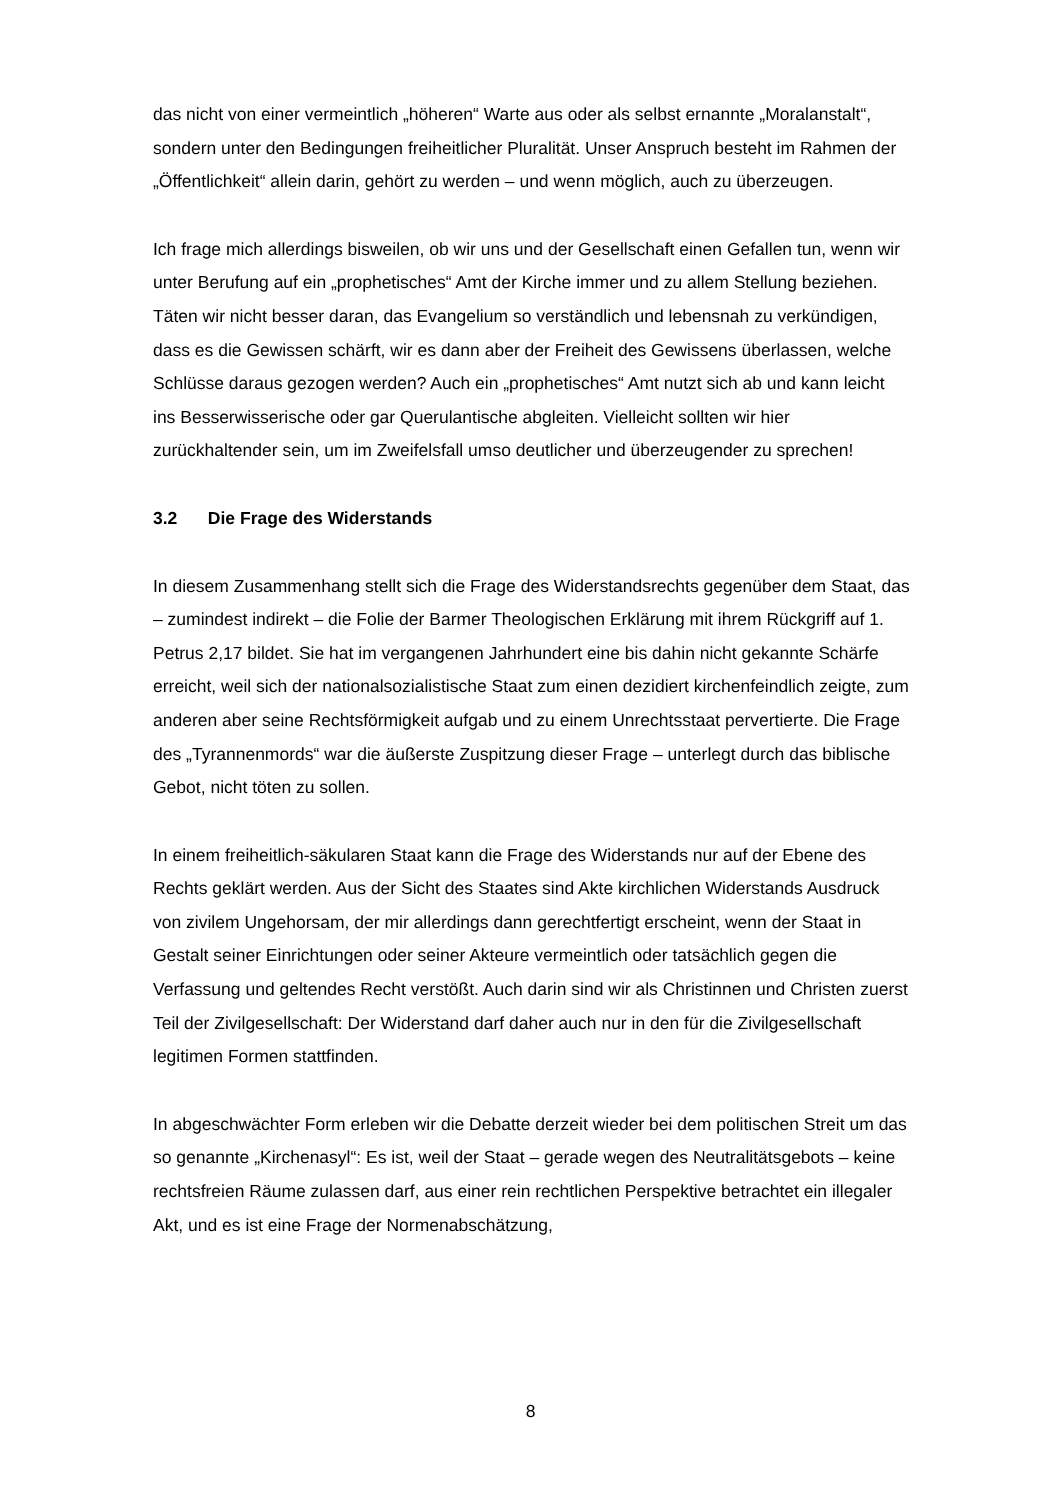das nicht von einer vermeintlich „höheren“ Warte aus oder als selbst ernannte „Moralanstalt“, sondern unter den Bedingungen freiheitlicher Pluralität. Unser Anspruch besteht im Rahmen der „Öffentlichkeit“ allein darin, gehört zu werden – und wenn möglich, auch zu überzeugen.
Ich frage mich allerdings bisweilen, ob wir uns und der Gesellschaft einen Gefallen tun, wenn wir unter Berufung auf ein „prophetisches“ Amt der Kirche immer und zu allem Stellung beziehen. Täten wir nicht besser daran, das Evangelium so verständlich und lebensnah zu verkündigen, dass es die Gewissen schärft, wir es dann aber der Freiheit des Gewissens überlassen, welche Schlüsse daraus gezogen werden? Auch ein „prophetisches“ Amt nutzt sich ab und kann leicht ins Besserwisserische oder gar Querulantische abgleiten. Vielleicht sollten wir hier zurückhaltender sein, um im Zweifelsfall umso deutlicher und überzeugender zu sprechen!
3.2 Die Frage des Widerstands
In diesem Zusammenhang stellt sich die Frage des Widerstandsrechts gegenüber dem Staat, das – zumindest indirekt – die Folie der Barmer Theologischen Erklärung mit ihrem Rückgriff auf 1. Petrus 2,17 bildet. Sie hat im vergangenen Jahrhundert eine bis dahin nicht gekannte Schärfe erreicht, weil sich der nationalsozialistische Staat zum einen dezidiert kirchenfeindlich zeigte, zum anderen aber seine Rechtsförmigkeit aufgab und zu einem Unrechtsstaat pervertierte. Die Frage des „Tyrannenmords“ war die äußerste Zuspitzung dieser Frage – unterlegt durch das biblische Gebot, nicht töten zu sollen.
In einem freiheitlich-säkularen Staat kann die Frage des Widerstands nur auf der Ebene des Rechts geklärt werden. Aus der Sicht des Staates sind Akte kirchlichen Widerstands Ausdruck von zivilem Ungehorsam, der mir allerdings dann gerechtfertigt erscheint, wenn der Staat in Gestalt seiner Einrichtungen oder seiner Akteure vermeintlich oder tatsächlich gegen die Verfassung und geltendes Recht verstößt. Auch darin sind wir als Christinnen und Christen zuerst Teil der Zivilgesellschaft: Der Widerstand darf daher auch nur in den für die Zivilgesellschaft legitimen Formen stattfinden.
In abgeschwächter Form erleben wir die Debatte derzeit wieder bei dem politischen Streit um das so genannte „Kirchenasyl“: Es ist, weil der Staat – gerade wegen des Neutralitätsgebots – keine rechtsfreien Räume zulassen darf, aus einer rein rechtlichen Perspektive betrachtet ein illegaler Akt, und es ist eine Frage der Normenabschätzung,
8